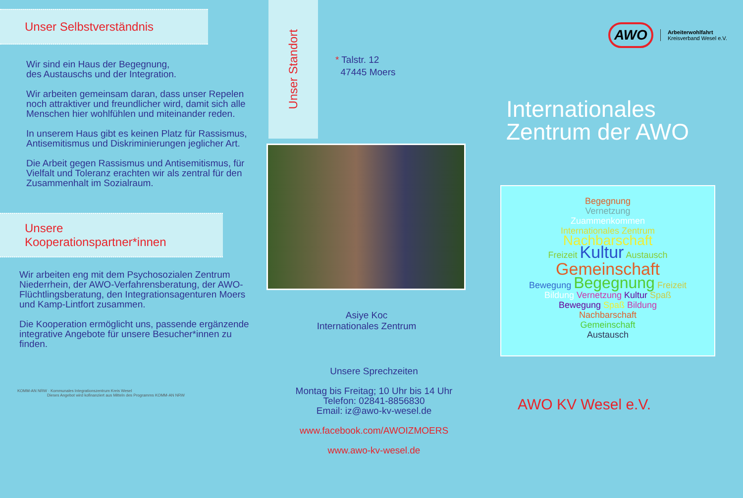Unser Selbstverständnis
Wir sind ein Haus der Begegnung,
des Austauschs und der Integration.
Wir arbeiten gemeinsam daran, dass unser Repelen noch attraktiver und freundlicher wird, damit sich alle Menschen hier wohlfühlen und miteinander reden.
In unserem Haus gibt es keinen Platz für Rassismus, Antisemitismus und Diskriminierungen jeglicher Art.
Die Arbeit gegen Rassismus und Antisemitismus, für Vielfalt und Toleranz erachten wir als zentral für den Zusammenhalt im Sozialraum.
Unsere
Kooperationspartner*innen
Wir arbeiten eng mit dem Psychosozialen Zentrum Niederrhein, der AWO-Verfahrensberatung, der AWO-Flüchtlingsberatung, den Integrationsagenturen Moers und Kamp-Lintfort zusammen.
Die Kooperation ermöglicht uns, passende ergänzende integrative Angebote für unsere Besucher*innen zu finden.
KOMM-AN NRW · Kommunales Integrationszentrum Kreis Wesel
Dieses Angebot wird kofinanziert aus Mitteln des Programms KOMM-AN NRW
Unser Standort
* Talstr. 12
47445 Moers
Asiye Koc
Internationales Zentrum
Unsere Sprechzeiten
Montag bis Freitag; 10 Uhr bis 14 Uhr
Telefon: 02841-8856830
Email: iz@awo-kv-wesel.de
www.facebook.com/AWOIZMOERS
www.awo-kv-wesel.de
AWO
Arbeiterwohlfahrt
Kreisverband Wesel e.V.
Internationales
Zentrum der AWO
Begegnung
Vernetzung
Zuammenkommen
Internationales Zentrum
Nachbarschaft
Freizeit Kultur Austausch
Gemeinschaft
Bewegung Begegnung Freizeit
Bildung Vernetzung Kultur Spaß
Bewegung Spaß Bildung
Nachbarschaft
Gemeinschaft
Austausch
AWO KV Wesel e.V.